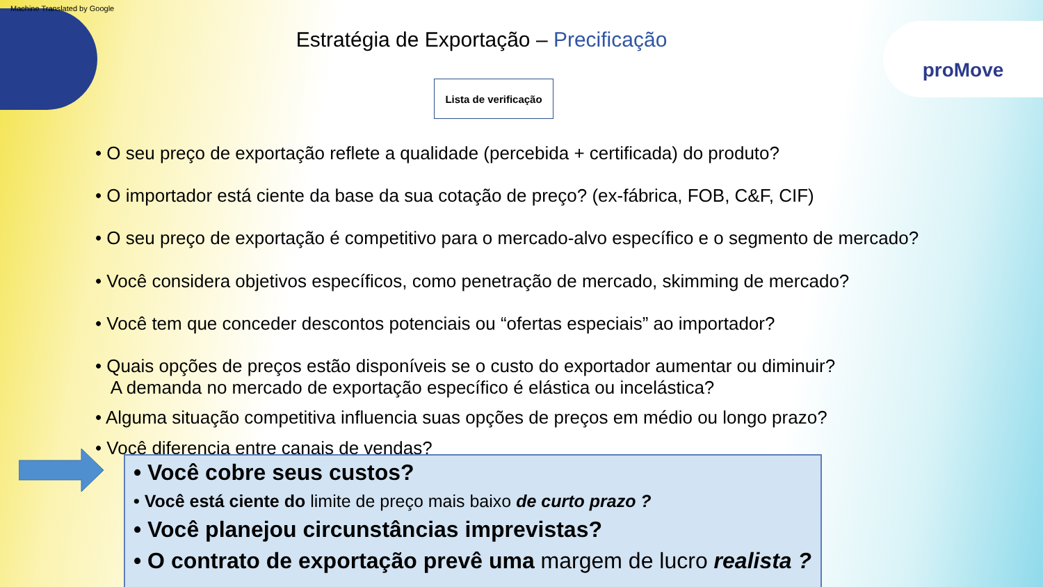Machine Translated by Google
proMove Estratégia de Exportação – Precificação
Lista de verificação
• O seu preço de exportação reflete a qualidade (percebida + certificada) do produto?
• O importador está ciente da base da sua cotação de preço? (ex-fábrica, FOB, C&F, CIF)
• O seu preço de exportação é competitivo para o mercado-alvo específico e o segmento de mercado?
• Você considera objetivos específicos, como penetração de mercado, skimming de mercado?
• Você tem que conceder descontos potenciais ou “ofertas especiais” ao importador?
• Quais opções de preços estão disponíveis se o custo do exportador aumentar ou diminuir?
A demanda no mercado de exportação específico é elástica ou incelástica?
• Alguma situação competitiva influencia suas opções de preços em médio ou longo prazo?
• Você diferencia entre canais de vendas?
• Você cobre seus custos?
• Você está ciente do limite de preço mais baixo de curto prazo ?
• Você planejou circunstâncias imprevistas?
• O contrato de exportação prevê uma margem de lucro realista ?